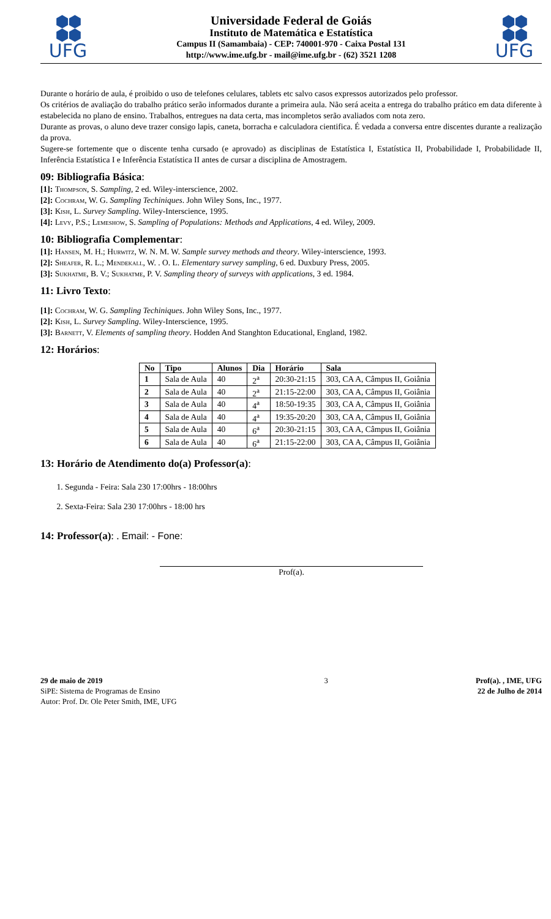⬢⬢
⬢⬢
UFG
Universidade Federal de Goiás
Instituto de Matemática e Estatística
Campus II (Samambaia) - CEP: 740001-970 - Caixa Postal 131
http://www.ime.ufg.br - mail@ime.ufg.br - (62) 3521 1208
⬢⬢
⬢⬢
UFG
Durante o horário de aula, é proibido o uso de telefones celulares, tablets etc salvo casos expressos autorizados pelo professor.
Os critérios de avaliação do trabalho prático serão informados durante a primeira aula. Não será aceita a entrega do trabalho prático em data diferente à estabelecida no plano de ensino. Trabalhos, entregues na data certa, mas incompletos serão avaliados com nota zero.
Durante as provas, o aluno deve trazer consigo lapis, caneta, borracha e calculadora cientifica. É vedada a conversa entre discentes durante a realização da prova.
Sugere-se fortemente que o discente tenha cursado (e aprovado) as disciplinas de Estatística I, Estatística II, Probabilidade I, Probabilidade II, Inferência Estatística I e Inferência Estatística II antes de cursar a disciplina de Amostragem.
09: Bibliografia Básica:
[1]: Thompson, S. Sampling, 2 ed. Wiley-interscience, 2002.
[2]: Cochram, W. G. Sampling Techiniques. John Wiley Sons, Inc., 1977.
[3]: Kish, L. Survey Sampling. Wiley-Interscience, 1995.
[4]: Levy, P.S.; Lemeshow, S. Sampling of Populations: Methods and Applications, 4 ed. Wiley, 2009.
10: Bibliografia Complementar:
[1]: Hansen, M. H.; Hurwitz, W. N. M. W. Sample survey methods and theory. Wiley-interscience, 1993.
[2]: Sheafer, R. L.; Mendekall, W. . O. L. Elementary survey sampling, 6 ed. Duxbury Press, 2005.
[3]: Sukhatme, B. V.; Sukhatme, P. V. Sampling theory of surveys with applications, 3 ed. 1984.
11: Livro Texto:
[1]: Cochram, W. G. Sampling Techiniques. John Wiley Sons, Inc., 1977.
[2]: Kish, L. Survey Sampling. Wiley-Interscience, 1995.
[3]: Barnett, V. Elements of sampling theory. Hodden And Stanghton Educational, England, 1982.
12: Horários:
| No | Tipo | Alunos | Dia | Horário | Sala |
| --- | --- | --- | --- | --- | --- |
| 1 | Sala de Aula | 40 | 2<sup>a</sup> | 20:30-21:15 | 303, CA A, Câmpus II, Goiânia |
| 2 | Sala de Aula | 40 | 2<sup>a</sup> | 21:15-22:00 | 303, CA A, Câmpus II, Goiânia |
| 3 | Sala de Aula | 40 | 4<sup>a</sup> | 18:50-19:35 | 303, CA A, Câmpus II, Goiânia |
| 4 | Sala de Aula | 40 | 4<sup>a</sup> | 19:35-20:20 | 303, CA A, Câmpus II, Goiânia |
| 5 | Sala de Aula | 40 | 6<sup>a</sup> | 20:30-21:15 | 303, CA A, Câmpus II, Goiânia |
| 6 | Sala de Aula | 40 | 6<sup>a</sup> | 21:15-22:00 | 303, CA A, Câmpus II, Goiânia |
13: Horário de Atendimento do(a) Professor(a):
1. Segunda - Feira: Sala 230 17:00hrs - 18:00hrs
2. Sexta-Feira: Sala 230 17:00hrs - 18:00 hrs
14: Professor(a): . Email: - Fone:
Prof(a).
29 de maio de 2019
SiPE: Sistema de Programas de Ensino
Autor: Prof. Dr. Ole Peter Smith, IME, UFG
3 Prof(a). , IME, UFG
22 de Julho de 2014